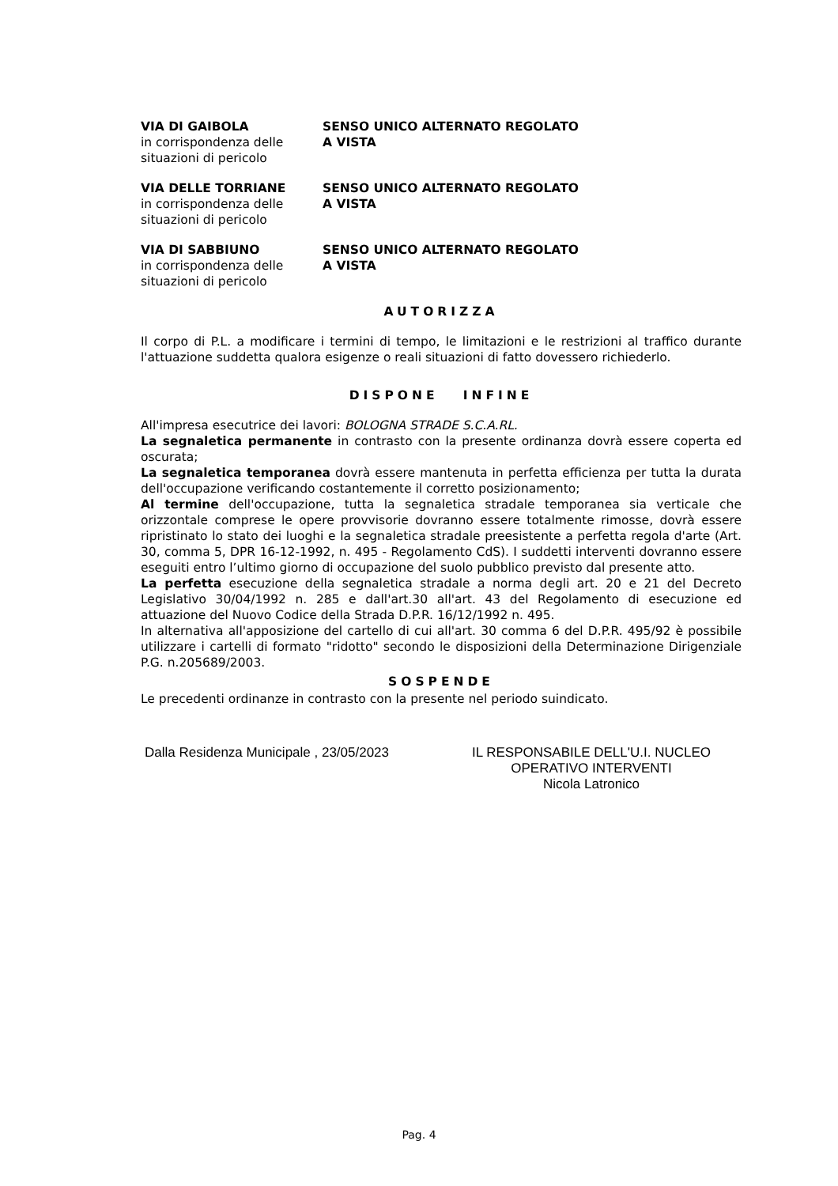VIA DI GAIBOLA
in corrispondenza delle situazioni di pericolo
SENSO UNICO ALTERNATO REGOLATO
A VISTA
VIA DELLE TORRIANE
in corrispondenza delle situazioni di pericolo
SENSO UNICO ALTERNATO REGOLATO
A VISTA
VIA DI SABBIUNO
in corrispondenza delle situazioni di pericolo
SENSO UNICO ALTERNATO REGOLATO
A VISTA
AUTORIZZA
Il corpo di P.L. a modificare i termini di tempo, le limitazioni e le restrizioni al traffico durante l'attuazione suddetta qualora esigenze o reali situazioni di fatto dovessero richiederlo.
DISPONE INFINE
All'impresa esecutrice dei lavori: BOLOGNA STRADE S.C.A.RL.
La segnaletica permanente in contrasto con la presente ordinanza dovrà essere coperta ed oscurata;
La segnaletica temporanea dovrà essere mantenuta in perfetta efficienza per tutta la durata dell'occupazione verificando costantemente il corretto posizionamento;
Al termine dell'occupazione, tutta la segnaletica stradale temporanea sia verticale che orizzontale comprese le opere provvisorie dovranno essere totalmente rimosse, dovrà essere ripristinato lo stato dei luoghi e la segnaletica stradale preesistente a perfetta regola d'arte (Art. 30, comma 5, DPR 16-12-1992, n. 495 - Regolamento CdS). I suddetti interventi dovranno essere eseguiti entro l’ultimo giorno di occupazione del suolo pubblico previsto dal presente atto.
La perfetta esecuzione della segnaletica stradale a norma degli art. 20 e 21 del Decreto Legislativo 30/04/1992 n. 285 e dall'art.30 all'art. 43 del Regolamento di esecuzione ed attuazione del Nuovo Codice della Strada D.P.R. 16/12/1992 n. 495.
In alternativa all'apposizione del cartello di cui all'art. 30 comma 6 del D.P.R. 495/92 è possibile utilizzare i cartelli di formato "ridotto" secondo le disposizioni della Determinazione Dirigenziale P.G. n.205689/2003.
SOSPENDE
Le precedenti ordinanze in contrasto con la presente nel periodo suindicato.
Dalla Residenza Municipale , 23/05/2023 IL RESPONSABILE DELL'U.I. NUCLEO OPERATIVO INTERVENTI
Nicola Latronico
Pag. 4